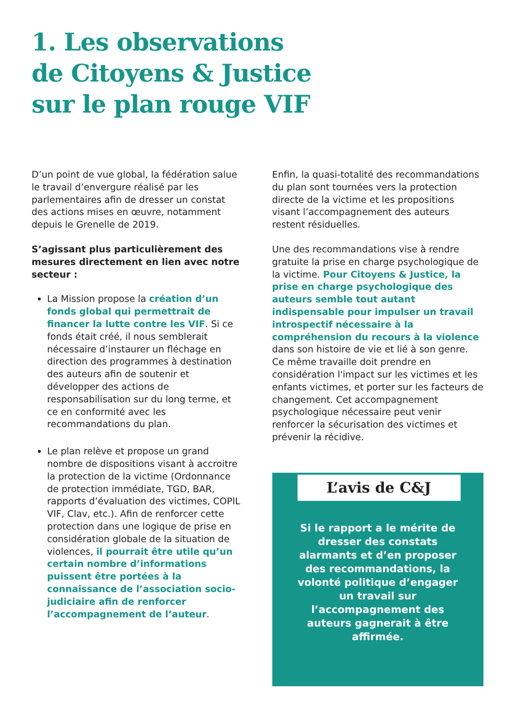1. Les observations
de Citoyens & Justice
sur le plan rouge VIF
D’un point de vue global, la fédération salue le travail d’envergure réalisé par les parlementaires afin de dresser un constat des actions mises en œuvre, notamment depuis le Grenelle de 2019.
S’agissant plus particulièrement des mesures directement en lien avec notre secteur :
La Mission propose la création d’un fonds global qui permettrait de financer la lutte contre les VIF. Si ce fonds était créé, il nous semblerait nécessaire d’instaurer un fléchage en direction des programmes à destination des auteurs afin de soutenir et développer des actions de responsabilisation sur du long terme, et ce en conformité avec les recommandations du plan.
Le plan relève et propose un grand nombre de dispositions visant à accroitre la protection de la victime (Ordonnance de protection immédiate, TGD, BAR, rapports d’évaluation des victimes, COPIL VIF, Clav, etc.). Afin de renforcer cette protection dans une logique de prise en considération globale de la situation de violences, il pourrait être utile qu’un certain nombre d’informations puissent être portées à la connaissance de l’association socio-judiciaire afin de renforcer l’accompagnement de l’auteur.
Enfin, la quasi-totalité des recommandations du plan sont tournées vers la protection directe de la victime et les propositions visant l’accompagnement des auteurs restent résiduelles.
Une des recommandations vise à rendre gratuite la prise en charge psychologique de la victime. Pour Citoyens & Justice, la prise en charge psychologique des auteurs semble tout autant indispensable pour impulser un travail introspectif nécessaire à la compréhension du recours à la violence dans son histoire de vie et lié à son genre.
Ce même travaille doit prendre en considération l'impact sur les victimes et les enfants victimes, et porter sur les facteurs de changement. Cet accompagnement psychologique nécessaire peut venir renforcer la sécurisation des victimes et prévenir la récidive.
L’avis de C&J
Si le rapport a le mérite de dresser des constats alarmants et d’en proposer des recommandations, la volonté politique d’engager un travail sur l’accompagnement des auteurs gagnerait à être affirmée.